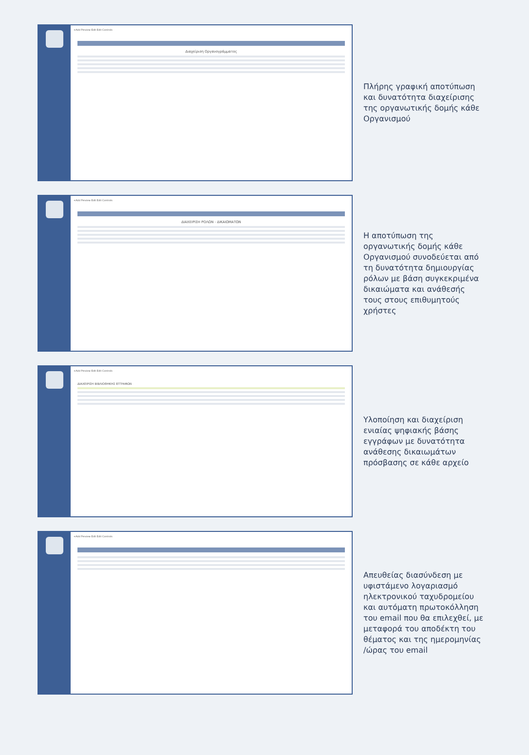+Add Preview Edit Edit Controls
Διαχείριση Οργανογράμματος
Πλήρης γραφική αποτύπωση και δυνατότητα διαχείρισης της οργανωτικής δομής κάθε Οργανισμού
+Add Preview Edit Edit Controls
ΔΙΑΧΕΙΡΙΣΗ ΡΟΛΩΝ - ΔΙΚΑΙΩΜΑΤΩΝ
Η αποτύπωση της οργανωτικής δομής κάθε Οργανισμού συνοδεύεται από τη δυνατότητα δημιουργίας ρόλων με βάση συγκεκριμένα δικαιώματα και ανάθεσής τους στους επιθυμητούς χρήστες
+Add Preview Edit Edit Controls
ΔΙΑΧΕΙΡΙΣΗ ΒΙΒΛΙΟΘΗΚΗΣ ΕΓΓΡΑΦΩΝ
Υλοποίηση και διαχείριση ενιαίας ψηφιακής βάσης εγγράφων με δυνατότητα ανάθεσης δικαιωμάτων πρόσβασης σε κάθε αρχείο
+Add Preview Edit Edit Controls
Απευθείας διασύνδεση με υφιστάμενο λογαριασμό ηλεκτρονικού ταχυδρομείου και αυτόματη πρωτοκόλληση του email που θα επιλεχθεί, με μεταφορά του αποδέκτη του θέματος και της ημερομηνίας /ώρας του email